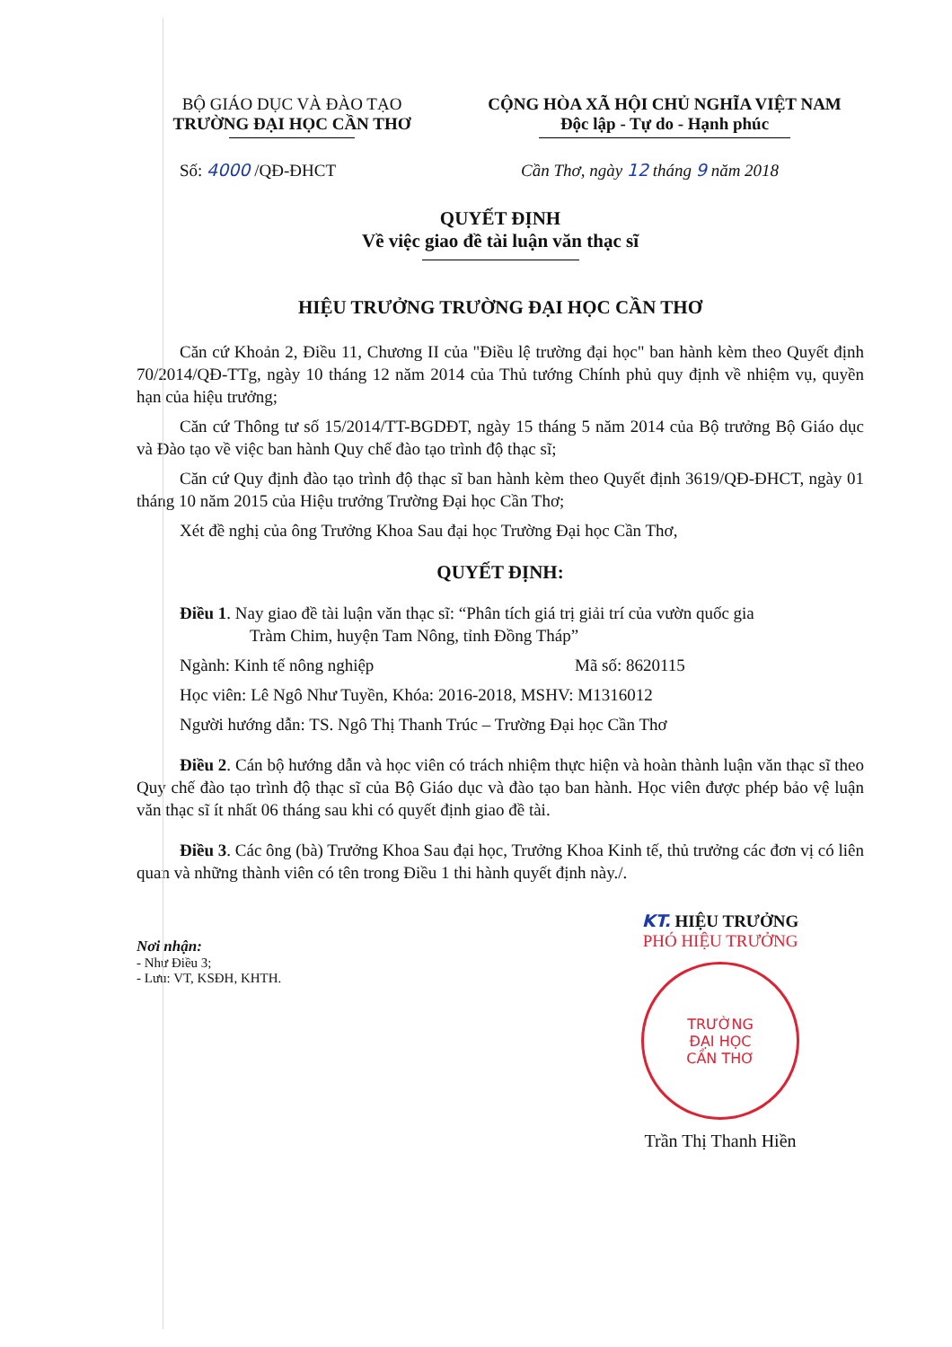BỘ GIÁO DỤC VÀ ĐÀO TẠO
TRƯỜNG ĐẠI HỌC CẦN THƠ
CỘNG HÒA XÃ HỘI CHỦ NGHĨA VIỆT NAM
Độc lập - Tự do - Hạnh phúc
Số: 4000 /QĐ-ĐHCT Cần Thơ, ngày 12 tháng 9 năm 2018
QUYẾT ĐỊNH
Về việc giao đề tài luận văn thạc sĩ
HIỆU TRƯỞNG TRƯỜNG ĐẠI HỌC CẦN THƠ
Căn cứ Khoản 2, Điều 11, Chương II của "Điều lệ trường đại học" ban hành kèm theo Quyết định 70/2014/QĐ-TTg, ngày 10 tháng 12 năm 2014 của Thủ tướng Chính phủ quy định về nhiệm vụ, quyền hạn của hiệu trưởng;
Căn cứ Thông tư số 15/2014/TT-BGDĐT, ngày 15 tháng 5 năm 2014 của Bộ trưởng Bộ Giáo dục và Đào tạo về việc ban hành Quy chế đào tạo trình độ thạc sĩ;
Căn cứ Quy định đào tạo trình độ thạc sĩ ban hành kèm theo Quyết định 3619/QĐ-ĐHCT, ngày 01 tháng 10 năm 2015 của Hiệu trưởng Trường Đại học Cần Thơ;
Xét đề nghị của ông Trưởng Khoa Sau đại học Trường Đại học Cần Thơ,
QUYẾT ĐỊNH:
Điều 1. Nay giao đề tài luận văn thạc sĩ: “Phân tích giá trị giải trí của vườn quốc gia
Tràm Chim, huyện Tam Nông, tỉnh Đồng Tháp”
Ngành: Kinh tế nông nghiệp Mã số: 8620115
Học viên: Lê Ngô Như Tuyền, Khóa: 2016-2018, MSHV: M1316012
Người hướng dẫn: TS. Ngô Thị Thanh Trúc – Trường Đại học Cần Thơ
Điều 2. Cán bộ hướng dẫn và học viên có trách nhiệm thực hiện và hoàn thành luận văn thạc sĩ theo Quy chế đào tạo trình độ thạc sĩ của Bộ Giáo dục và đào tạo ban hành. Học viên được phép bảo vệ luận văn thạc sĩ ít nhất 06 tháng sau khi có quyết định giao đề tài.
Điều 3. Các ông (bà) Trưởng Khoa Sau đại học, Trưởng Khoa Kinh tế, thủ trưởng các đơn vị có liên quan và những thành viên có tên trong Điều 1 thi hành quyết định này./.
Nơi nhận:
- Như Điều 3;
- Lưu: VT, KSĐH, KHTH.
KT. HIỆU TRƯỞNG
PHÓ HIỆU TRƯỞNG
TRƯỜNG
ĐẠI HỌC
CẦN THƠ
Trần Thị Thanh Hiền